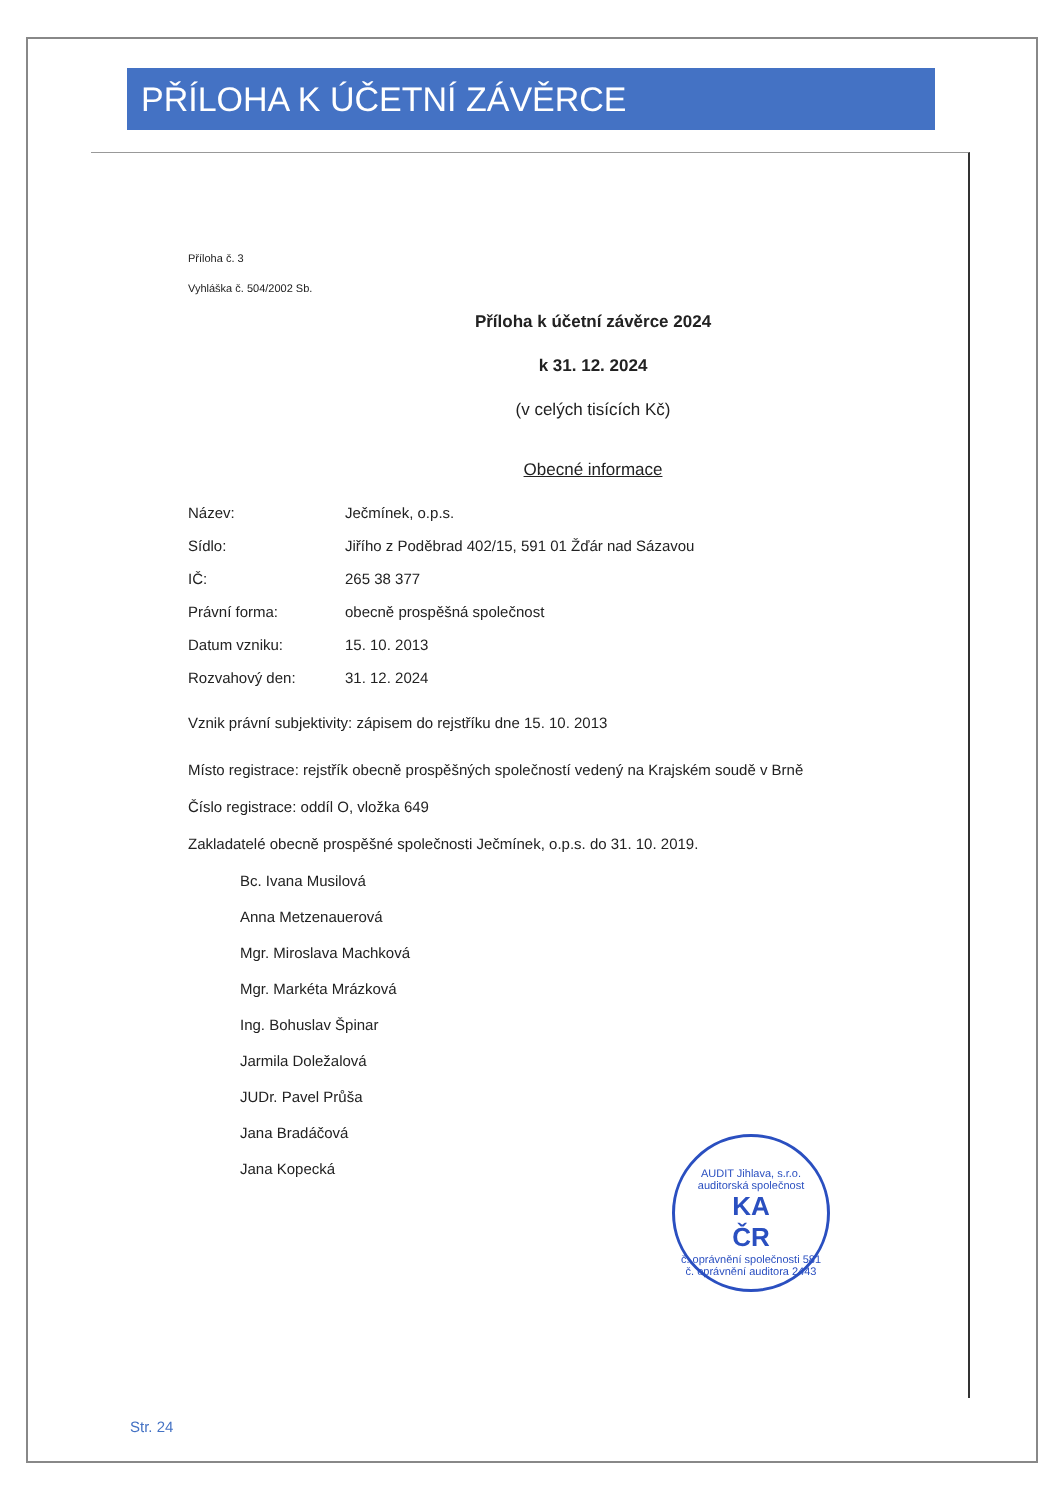PŘÍLOHA K ÚČETNÍ ZÁVĚRCE
Příloha č. 3
Vyhláška č. 504/2002 Sb.
Příloha k účetní závěrce 2024
k 31. 12. 2024
(v celých tisících Kč)
Obecné informace
Název: Ječmínek, o.p.s.
Sídlo: Jiřího z Poděbrad 402/15, 591 01 Žďár nad Sázavou
IČ: 265 38 377
Právní forma: obecně prospěšná společnost
Datum vzniku: 15. 10. 2013
Rozvahový den: 31. 12. 2024
Vznik právní subjektivity: zápisem do rejstříku dne 15. 10. 2013
Místo registrace: rejstřík obecně prospěšných společností vedený na Krajském soudě v Brně
Číslo registrace: oddíl O, vložka 649
Zakladatelé obecně prospěšné společnosti Ječmínek, o.p.s. do 31. 10. 2019.
Bc. Ivana Musilová
Anna Metzenauerová
Mgr. Miroslava Machková
Mgr. Markéta Mrázková
Ing. Bohuslav Špinar
Jarmila Doležalová
JUDr. Pavel Průša
Jana Bradáčová
Jana Kopecká
AUDIT Jihlava, s.r.o.
auditorská společnost
KA
ČR
č. oprávnění společnosti 581
č. oprávnění auditora 2443
Str. 24